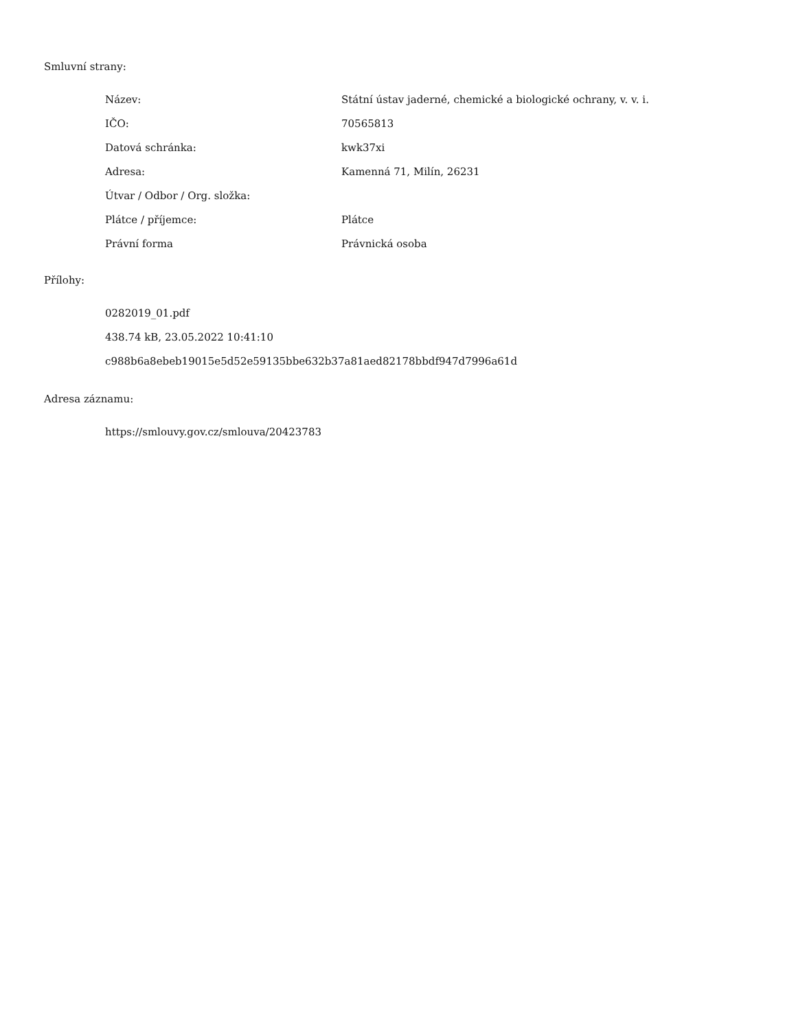Smluvní strany:
| Název: | Státní ústav jaderné, chemické a biologické ochrany, v. v. i. |
| IČO: | 70565813 |
| Datová schránka: | kwk37xi |
| Adresa: | Kamenná 71, Milín, 26231 |
| Útvar / Odbor / Org. složka: | |
| Plátce / příjemce: | Plátce |
| Právní forma | Právnická osoba |
Přílohy:
0282019_01.pdf
438.74 kB, 23.05.2022 10:41:10
c988b6a8ebeb19015e5d52e59135bbe632b37a81aed82178bbdf947d7996a61d
Adresa záznamu:
https://smlouvy.gov.cz/smlouva/20423783